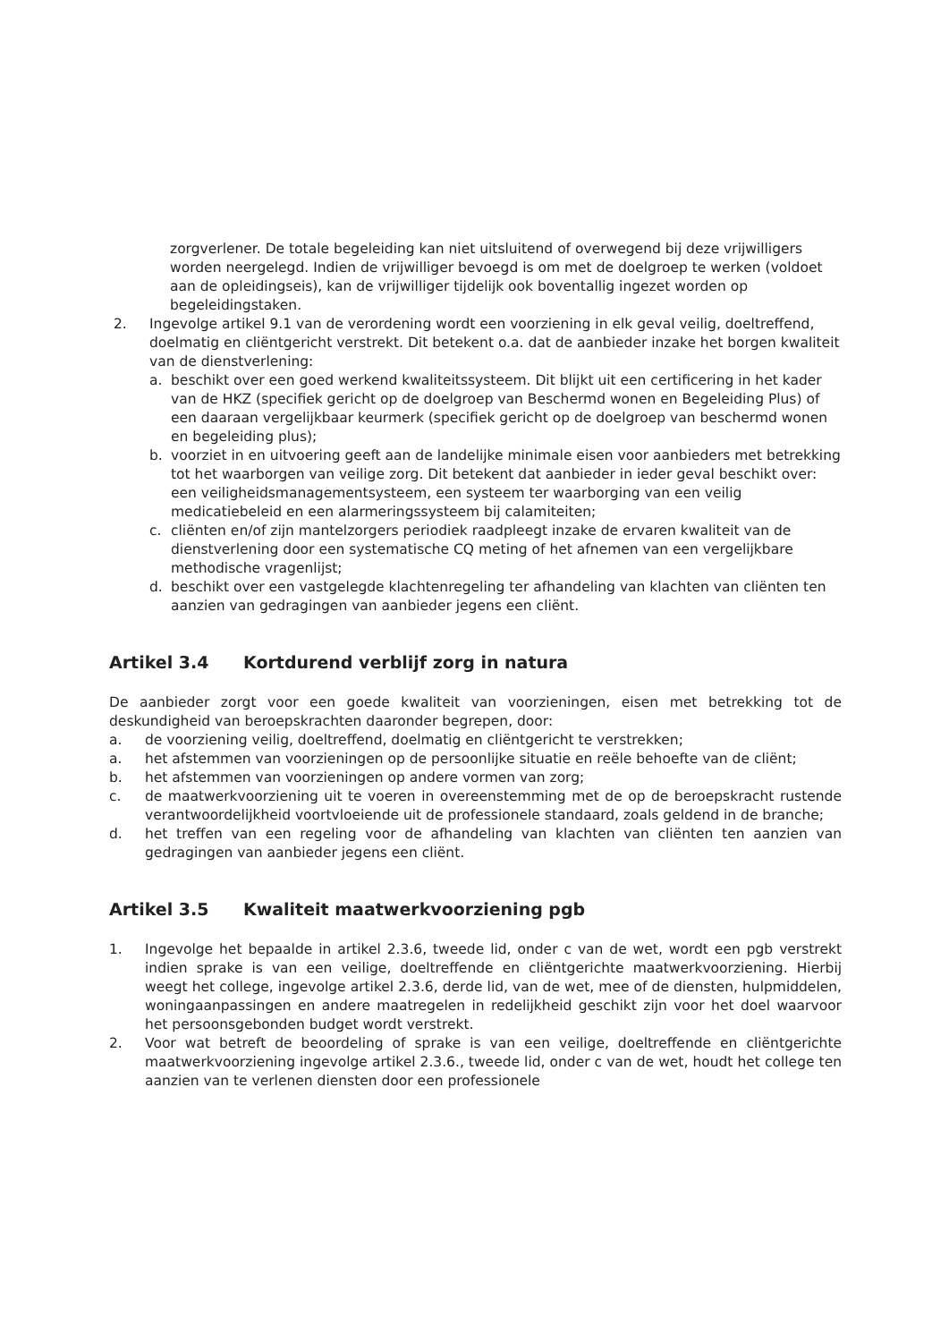zorgverlener. De totale begeleiding kan niet uitsluitend of overwegend bij deze vrijwilligers worden neergelegd. Indien de vrijwilliger bevoegd is om met de doelgroep te werken (voldoet aan de opleidingseis), kan de vrijwilliger tijdelijk ook boventallig ingezet worden op begeleidingstaken.
2. Ingevolge artikel 9.1 van de verordening wordt een voorziening in elk geval veilig, doeltreffend, doelmatig en cliëntgericht verstrekt. Dit betekent o.a. dat de aanbieder inzake het borgen kwaliteit van de dienstverlening:
a. beschikt over een goed werkend kwaliteitssysteem. Dit blijkt uit een certificering in het kader van de HKZ (specifiek gericht op de doelgroep van Beschermd wonen en Begeleiding Plus) of een daaraan vergelijkbaar keurmerk (specifiek gericht op de doelgroep van beschermd wonen en begeleiding plus);
b. voorziet in en uitvoering geeft aan de landelijke minimale eisen voor aanbieders met betrekking tot het waarborgen van veilige zorg. Dit betekent dat aanbieder in ieder geval beschikt over: een veiligheidsmanagementsysteem, een systeem ter waarborging van een veilig medicatiebeleid en een alarmeringssysteem bij calamiteiten;
c. cliënten en/of zijn mantelzorgers periodiek raadpleegt inzake de ervaren kwaliteit van de dienstverlening door een systematische CQ meting of het afnemen van een vergelijkbare methodische vragenlijst;
d. beschikt over een vastgelegde klachtenregeling ter afhandeling van klachten van cliënten ten aanzien van gedragingen van aanbieder jegens een cliënt.
Artikel 3.4 Kortdurend verblijf zorg in natura
De aanbieder zorgt voor een goede kwaliteit van voorzieningen, eisen met betrekking tot de deskundigheid van beroepskrachten daaronder begrepen, door:
a. de voorziening veilig, doeltreffend, doelmatig en cliëntgericht te verstrekken;
a. het afstemmen van voorzieningen op de persoonlijke situatie en reële behoefte van de cliënt;
b. het afstemmen van voorzieningen op andere vormen van zorg;
c. de maatwerkvoorziening uit te voeren in overeenstemming met de op de beroepskracht rustende verantwoordelijkheid voortvloeiende uit de professionele standaard, zoals geldend in de branche;
d. het treffen van een regeling voor de afhandeling van klachten van cliënten ten aanzien van gedragingen van aanbieder jegens een cliënt.
Artikel 3.5 Kwaliteit maatwerkvoorziening pgb
1. Ingevolge het bepaalde in artikel 2.3.6, tweede lid, onder c van de wet, wordt een pgb verstrekt indien sprake is van een veilige, doeltreffende en cliëntgerichte maatwerkvoorziening. Hierbij weegt het college, ingevolge artikel 2.3.6, derde lid, van de wet, mee of de diensten, hulpmiddelen, woningaanpassingen en andere maatregelen in redelijkheid geschikt zijn voor het doel waarvoor het persoonsgebonden budget wordt verstrekt.
2. Voor wat betreft de beoordeling of sprake is van een veilige, doeltreffende en cliëntgerichte maatwerkvoorziening ingevolge artikel 2.3.6., tweede lid, onder c van de wet, houdt het college ten aanzien van te verlenen diensten door een professionele